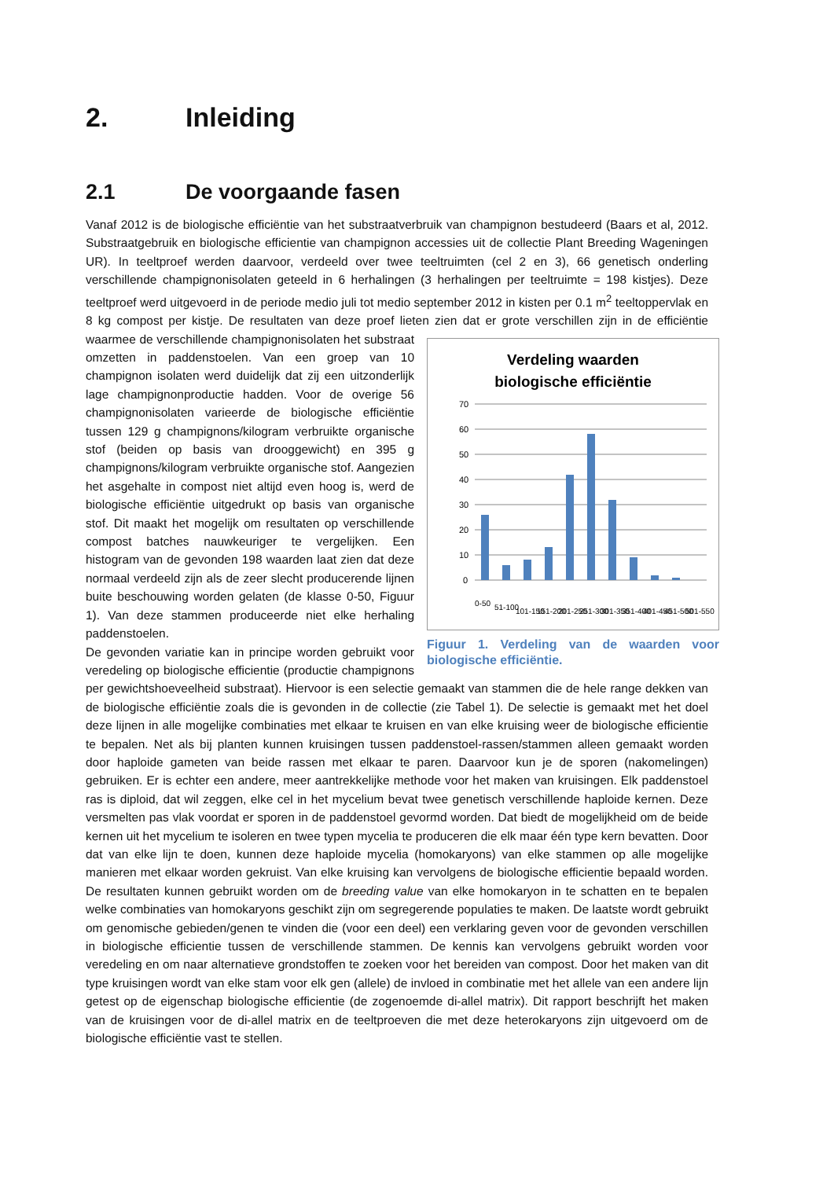2. Inleiding
2.1 De voorgaande fasen
Vanaf 2012 is de biologische efficiëntie van het substraatverbruik van champignon bestudeerd (Baars et al, 2012. Substraatgebruik en biologische efficientie van champignon accessies uit de collectie Plant Breeding Wageningen UR). In teeltproef werden daarvoor, verdeeld over twee teeltruimten (cel 2 en 3), 66 genetisch onderling verschillende champignonisolaten geteeld in 6 herhalingen (3 herhalingen per teeltruimte = 198 kistjes). Deze teeltproef werd uitgevoerd in de periode medio juli tot medio september 2012 in kisten per 0.1 m<sup>2</sup> teeltoppervlak en 8 kg compost per kistje. De resultaten van deze proef lieten zien dat er grote verschillen zijn in de efficiëntie
Verdeling waarden
biologische efficiëntie
70
60
50
40
30
20
10
0
0-50
51-100
101-150
151-200
201-250
251-300
301-350
351-400
401-450
451-500
501-550
Figuur 1. Verdeling van de waarden voor biologische efficiëntie. waarmee de verschillende champignonisolaten het substraat omzetten in paddenstoelen. Van een groep van 10 champignon isolaten werd duidelijk dat zij een uitzonderlijk lage champignonproductie hadden. Voor de overige 56 champignonisolaten varieerde de biologische efficiëntie tussen 129 g champignons/kilogram verbruikte organische stof (beiden op basis van drooggewicht) en 395 g champignons/kilogram verbruikte organische stof. Aangezien het asgehalte in compost niet altijd even hoog is, werd de biologische efficiëntie uitgedrukt op basis van organische stof. Dit maakt het mogelijk om resultaten op verschillende compost batches nauwkeuriger te vergelijken. Een histogram van de gevonden 198 waarden laat zien dat deze normaal verdeeld zijn als de zeer slecht producerende lijnen buite beschouwing worden gelaten (de klasse 0-50, Figuur 1). Van deze stammen produceerde niet elke herhaling paddenstoelen.
De gevonden variatie kan in principe worden gebruikt voor veredeling op biologische efficientie (productie champignons per gewichtshoeveelheid substraat). Hiervoor is een selectie gemaakt van stammen die de hele range dekken van de biologische efficiëntie zoals die is gevonden in de collectie (zie Tabel 1). De selectie is gemaakt met het doel deze lijnen in alle mogelijke combinaties met elkaar te kruisen en van elke kruising weer de biologische efficientie te bepalen. Net als bij planten kunnen kruisingen tussen paddenstoel-rassen/stammen alleen gemaakt worden door haploide gameten van beide rassen met elkaar te paren. Daarvoor kun je de sporen (nakomelingen) gebruiken. Er is echter een andere, meer aantrekkelijke methode voor het maken van kruisingen. Elk paddenstoel ras is diploid, dat wil zeggen, elke cel in het mycelium bevat twee genetisch verschillende haploide kernen. Deze versmelten pas vlak voordat er sporen in de paddenstoel gevormd worden. Dat biedt de mogelijkheid om de beide kernen uit het mycelium te isoleren en twee typen mycelia te produceren die elk maar één type kern bevatten. Door dat van elke lijn te doen, kunnen deze haploide mycelia (homokaryons) van elke stammen op alle mogelijke manieren met elkaar worden gekruist. Van elke kruising kan vervolgens de biologische efficientie bepaald worden. De resultaten kunnen gebruikt worden om de breeding value van elke homokaryon in te schatten en te bepalen welke combinaties van homokaryons geschikt zijn om segregerende populaties te maken. De laatste wordt gebruikt om genomische gebieden/genen te vinden die (voor een deel) een verklaring geven voor de gevonden verschillen in biologische efficientie tussen de verschillende stammen. De kennis kan vervolgens gebruikt worden voor veredeling en om naar alternatieve grondstoffen te zoeken voor het bereiden van compost. Door het maken van dit type kruisingen wordt van elke stam voor elk gen (allele) de invloed in combinatie met het allele van een andere lijn getest op de eigenschap biologische efficientie (de zogenoemde di-allel matrix). Dit rapport beschrijft het maken van de kruisingen voor de di-allel matrix en de teeltproeven die met deze heterokaryons zijn uitgevoerd om de biologische efficiëntie vast te stellen.